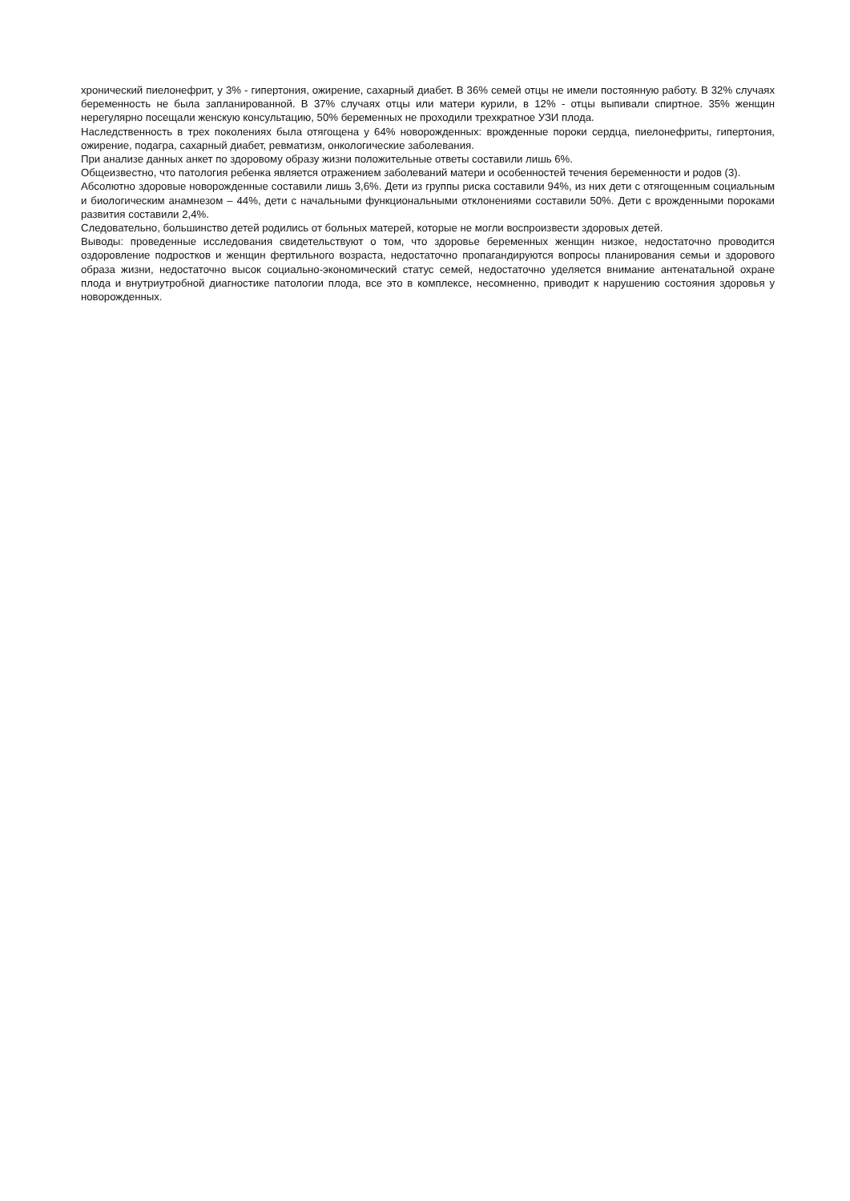хронический пиелонефрит, у 3% - гипертония, ожирение, сахарный диабет. В 36% семей отцы не имели постоянную работу. В 32% случаях беременность не была запланированной. В 37% случаях отцы или матери курили, в 12% - отцы выпивали спиртное. 35% женщин нерегулярно посещали женскую консультацию, 50% беременных не проходили трехкратное УЗИ плода.
Наследственность в трех поколениях была отягощена у 64% новорожденных: врожденные пороки сердца, пиелонефриты, гипертония, ожирение, подагра, сахарный диабет, ревматизм, онкологические заболевания.
При анализе данных анкет по здоровому образу жизни положительные ответы составили лишь 6%.
Общеизвестно, что патология ребенка является отражением заболеваний матери и особенностей течения беременности и родов (3).
Абсолютно здоровые новорожденные составили лишь 3,6%. Дети из группы риска составили 94%, из них дети с отягощенным социальным и биологическим анамнезом – 44%, дети с начальными функциональными отклонениями составили 50%. Дети с врожденными пороками развития составили 2,4%.
Следовательно, большинство детей родились от больных матерей, которые не могли воспроизвести здоровых детей.
Выводы: проведенные исследования свидетельствуют о том, что здоровье беременных женщин низкое, недостаточно проводится оздоровление подростков и женщин фертильного возраста, недостаточно пропагандируются вопросы планирования семьи и здорового образа жизни, недостаточно высок социально-экономический статус семей, недостаточно уделяется внимание антенатальной охране плода и внутриутробной диагностике патологии плода, все это в комплексе, несомненно, приводит к нарушению состояния здоровья у новорожденных.